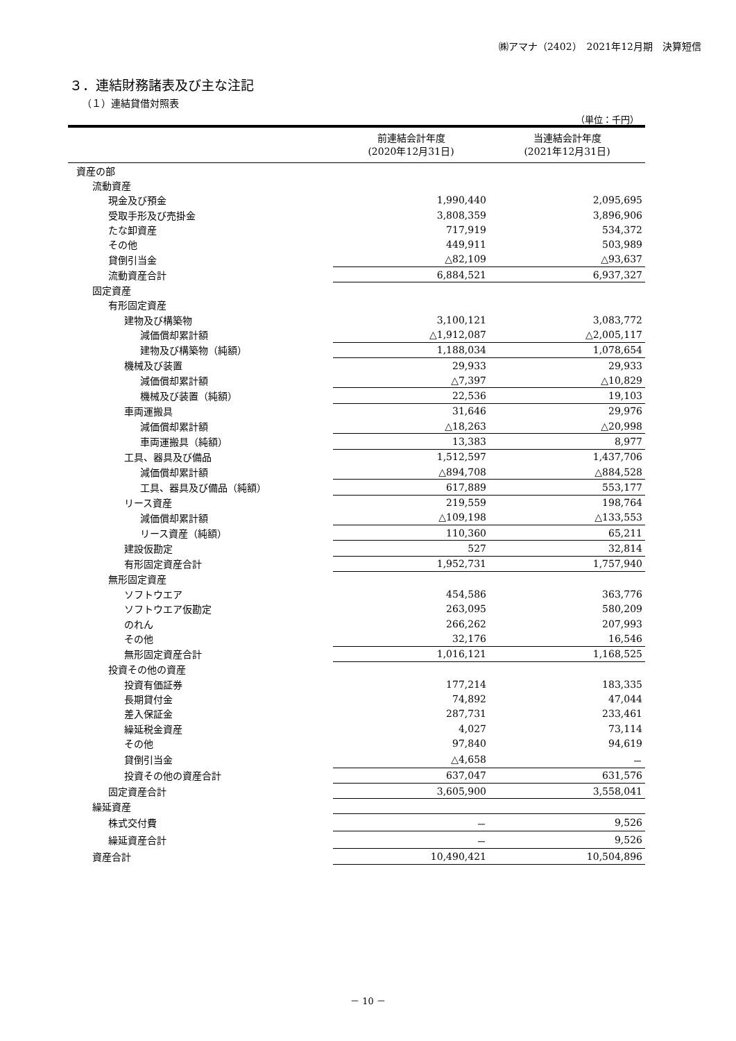㈱アマナ（2402）　2021年12月期　決算短信
３．連結財務諸表及び主な注記
（１）連結貸借対照表
（単位：千円）
| | 前連結会計年度 (2020年12月31日) | 当連結会計年度 (2021年12月31日) |
| --- | --- | --- |
| 資産の部 | | |
| 流動資産 | | |
| 現金及び預金 | 1,990,440 | 2,095,695 |
| 受取手形及び売掛金 | 3,808,359 | 3,896,906 |
| たな卸資産 | 717,919 | 534,372 |
| その他 | 449,911 | 503,989 |
| 貸倒引当金 | △82,109 | △93,637 |
| 流動資産合計 | 6,884,521 | 6,937,327 |
| 固定資産 | | |
| 有形固定資産 | | |
| 建物及び構築物 | 3,100,121 | 3,083,772 |
| 減価償却累計額 | △1,912,087 | △2,005,117 |
| 建物及び構築物（純額） | 1,188,034 | 1,078,654 |
| 機械及び装置 | 29,933 | 29,933 |
| 減価償却累計額 | △7,397 | △10,829 |
| 機械及び装置（純額） | 22,536 | 19,103 |
| 車両運搬具 | 31,646 | 29,976 |
| 減価償却累計額 | △18,263 | △20,998 |
| 車両運搬具（純額） | 13,383 | 8,977 |
| 工具、器具及び備品 | 1,512,597 | 1,437,706 |
| 減価償却累計額 | △894,708 | △884,528 |
| 工具、器具及び備品（純額） | 617,889 | 553,177 |
| リース資産 | 219,559 | 198,764 |
| 減価償却累計額 | △109,198 | △133,553 |
| リース資産（純額） | 110,360 | 65,211 |
| 建設仮勘定 | 527 | 32,814 |
| 有形固定資産合計 | 1,952,731 | 1,757,940 |
| 無形固定資産 | | |
| ソフトウエア | 454,586 | 363,776 |
| ソフトウエア仮勘定 | 263,095 | 580,209 |
| のれん | 266,262 | 207,993 |
| その他 | 32,176 | 16,546 |
| 無形固定資産合計 | 1,016,121 | 1,168,525 |
| 投資その他の資産 | | |
| 投資有価証券 | 177,214 | 183,335 |
| 長期貸付金 | 74,892 | 47,044 |
| 差入保証金 | 287,731 | 233,461 |
| 繰延税金資産 | 4,027 | 73,114 |
| その他 | 97,840 | 94,619 |
| 貸倒引当金 | △4,658 | － |
| 投資その他の資産合計 | 637,047 | 631,576 |
| 固定資産合計 | 3,605,900 | 3,558,041 |
| 繰延資産 | | |
| 株式交付費 | － | 9,526 |
| 繰延資産合計 | － | 9,526 |
| 資産合計 | 10,490,421 | 10,504,896 |
－ 10 －